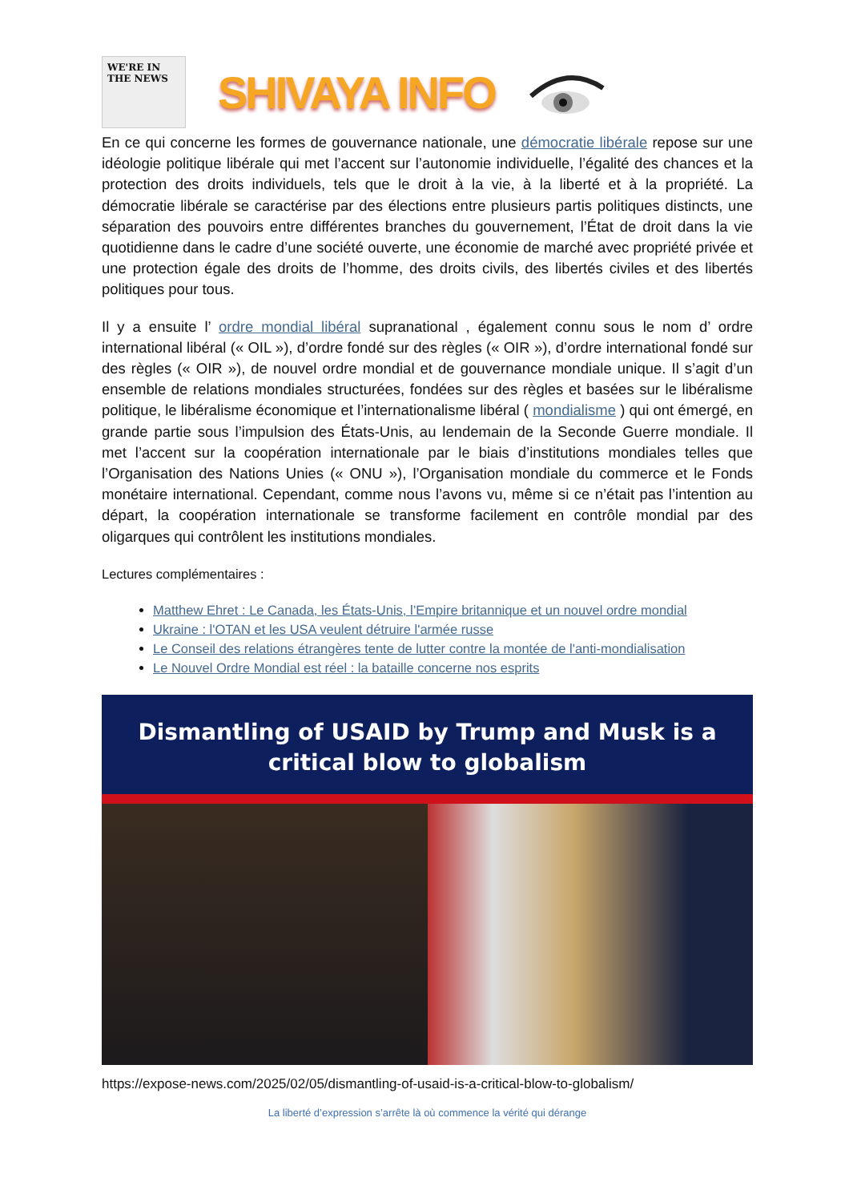WE'RE IN THE NEWS
SHIVAYA INFO
En ce qui concerne les formes de gouvernance nationale, une démocratie libérale repose sur une idéologie politique libérale qui met l’accent sur l’autonomie individuelle, l’égalité des chances et la protection des droits individuels, tels que le droit à la vie, à la liberté et à la propriété. La démocratie libérale se caractérise par des élections entre plusieurs partis politiques distincts, une séparation des pouvoirs entre différentes branches du gouvernement, l’État de droit dans la vie quotidienne dans le cadre d’une société ouverte, une économie de marché avec propriété privée et une protection égale des droits de l’homme, des droits civils, des libertés civiles et des libertés politiques pour tous.
Il y a ensuite l’ ordre mondial libéral supranational , également connu sous le nom d’ ordre international libéral (« OIL »), d’ordre fondé sur des règles (« OIR »), d’ordre international fondé sur des règles (« OIR »), de nouvel ordre mondial et de gouvernance mondiale unique. Il s’agit d’un ensemble de relations mondiales structurées, fondées sur des règles et basées sur le libéralisme politique, le libéralisme économique et l’internationalisme libéral ( mondialisme ) qui ont émergé, en grande partie sous l’impulsion des États-Unis, au lendemain de la Seconde Guerre mondiale. Il met l’accent sur la coopération internationale par le biais d’institutions mondiales telles que l’Organisation des Nations Unies (« ONU »), l’Organisation mondiale du commerce et le Fonds monétaire international. Cependant, comme nous l’avons vu, même si ce n’était pas l’intention au départ, la coopération internationale se transforme facilement en contrôle mondial par des oligarques qui contrôlent les institutions mondiales.
Lectures complémentaires :
Matthew Ehret : Le Canada, les États-Unis, l’Empire britannique et un nouvel ordre mondial
Ukraine : l'OTAN et les USA veulent détruire l'armée russe
Le Conseil des relations étrangères tente de lutter contre la montée de l'anti-mondialisation
Le Nouvel Ordre Mondial est réel : la bataille concerne nos esprits
Dismantling of USAID by Trump and Musk is a
critical blow to globalism
https://expose-news.com/2025/02/05/dismantling-of-usaid-is-a-critical-blow-to-globalism/
La liberté d’expression s’arrête là où commence la vérité qui dérange